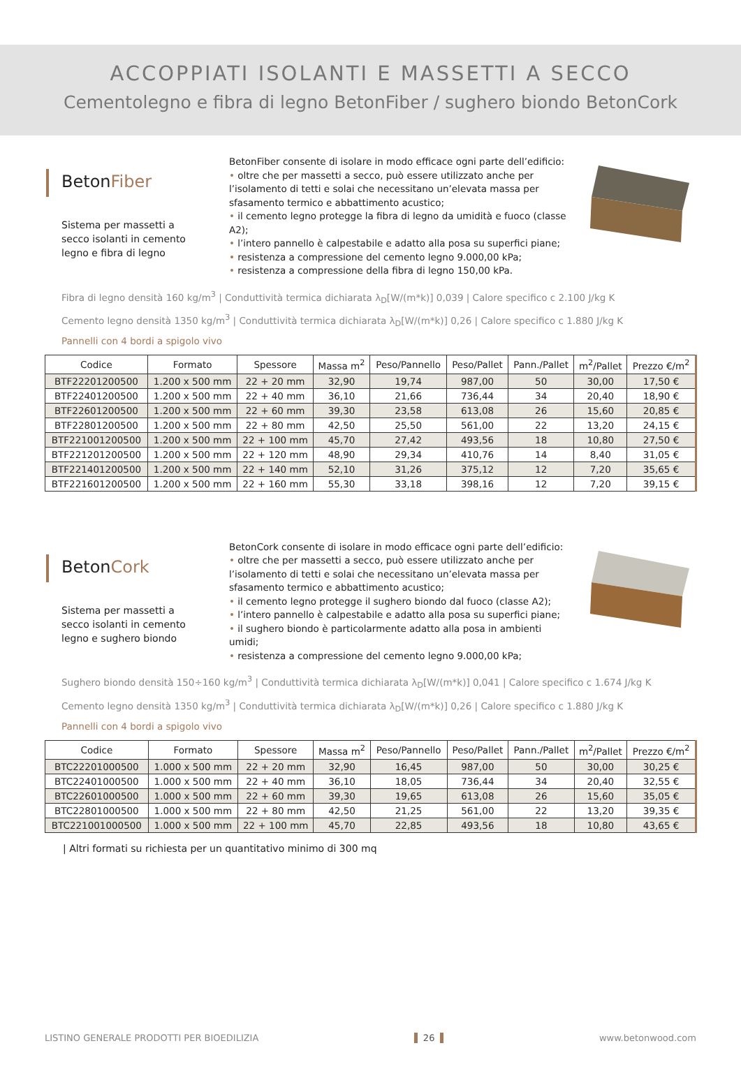ACCOPPIATI ISOLANTI E MASSETTI A SECCO
Cementolegno e fibra di legno BetonFiber / sughero biondo BetonCork
BetonFiber
Sistema per massetti a secco isolanti in cemento legno e fibra di legno
BetonFiber consente di isolare in modo efficace ogni parte dell’edificio:
• oltre che per massetti a secco, può essere utilizzato anche per l’isolamento di tetti e solai che necessitano un’elevata massa per sfasamento termico e abbattimento acustico;
• il cemento legno protegge la fibra di legno da umidità e fuoco (classe A2);
• l’intero pannello è calpestabile e adatto alla posa su superfici piane;
• resistenza a compressione del cemento legno 9.000,00 kPa;
• resistenza a compressione della fibra di legno 150,00 kPa.
Fibra di legno densità 160 kg/m<sup>3</sup> | Conduttività termica dichiarata λ<sub>D</sub>[W/(m*k)] 0,039 | Calore specifico c 2.100 J/kg K
Cemento legno densità 1350 kg/m<sup>3</sup> | Conduttività termica dichiarata λ<sub>D</sub>[W/(m*k)] 0,26 | Calore specifico c 1.880 J/kg K
Pannelli con 4 bordi a spigolo vivo
| Codice | Formato | Spessore | Massa m<sup>2</sup> | Peso/Pannello | Peso/Pallet | Pann./Pallet | m<sup>2</sup>/Pallet | Prezzo €/m<sup>2</sup> |
| --- | --- | --- | --- | --- | --- | --- | --- | --- |
| BTF22201200500 | 1.200 x 500 mm | 22 + 20 mm | 32,90 | 19,74 | 987,00 | 50 | 30,00 | 17,50 € |
| BTF22401200500 | 1.200 x 500 mm | 22 + 40 mm | 36,10 | 21,66 | 736,44 | 34 | 20,40 | 18,90 € |
| BTF22601200500 | 1.200 x 500 mm | 22 + 60 mm | 39,30 | 23,58 | 613,08 | 26 | 15,60 | 20,85 € |
| BTF22801200500 | 1.200 x 500 mm | 22 + 80 mm | 42,50 | 25,50 | 561,00 | 22 | 13,20 | 24,15 € |
| BTF221001200500 | 1.200 x 500 mm | 22 + 100 mm | 45,70 | 27,42 | 493,56 | 18 | 10,80 | 27,50 € |
| BTF221201200500 | 1.200 x 500 mm | 22 + 120 mm | 48,90 | 29,34 | 410,76 | 14 | 8,40 | 31,05 € |
| BTF221401200500 | 1.200 x 500 mm | 22 + 140 mm | 52,10 | 31,26 | 375,12 | 12 | 7,20 | 35,65 € |
| BTF221601200500 | 1.200 x 500 mm | 22 + 160 mm | 55,30 | 33,18 | 398,16 | 12 | 7,20 | 39,15 € |
BetonCork
Sistema per massetti a secco isolanti in cemento legno e sughero biondo
BetonCork consente di isolare in modo efficace ogni parte dell’edificio:
• oltre che per massetti a secco, può essere utilizzato anche per l’isolamento di tetti e solai che necessitano un’elevata massa per sfasamento termico e abbattimento acustico;
• il cemento legno protegge il sughero biondo dal fuoco (classe A2);
• l’intero pannello è calpestabile e adatto alla posa su superfici piane;
• il sughero biondo è particolarmente adatto alla posa in ambienti umidi;
• resistenza a compressione del cemento legno 9.000,00 kPa;
Sughero biondo densità 150÷160 kg/m<sup>3</sup> | Conduttività termica dichiarata λ<sub>D</sub>[W/(m*k)] 0,041 | Calore specifico c 1.674 J/kg K
Cemento legno densità 1350 kg/m<sup>3</sup> | Conduttività termica dichiarata λ<sub>D</sub>[W/(m*k)] 0,26 | Calore specifico c 1.880 J/kg K
Pannelli con 4 bordi a spigolo vivo
| Codice | Formato | Spessore | Massa m<sup>2</sup> | Peso/Pannello | Peso/Pallet | Pann./Pallet | m<sup>2</sup>/Pallet | Prezzo €/m<sup>2</sup> |
| --- | --- | --- | --- | --- | --- | --- | --- | --- |
| BTC22201000500 | 1.000 x 500 mm | 22 + 20 mm | 32,90 | 16,45 | 987,00 | 50 | 30,00 | 30,25 € |
| BTC22401000500 | 1.000 x 500 mm | 22 + 40 mm | 36,10 | 18,05 | 736,44 | 34 | 20,40 | 32,55 € |
| BTC22601000500 | 1.000 x 500 mm | 22 + 60 mm | 39,30 | 19,65 | 613,08 | 26 | 15,60 | 35,05 € |
| BTC22801000500 | 1.000 x 500 mm | 22 + 80 mm | 42,50 | 21,25 | 561,00 | 22 | 13,20 | 39,35 € |
| BTC221001000500 | 1.000 x 500 mm | 22 + 100 mm | 45,70 | 22,85 | 493,56 | 18 | 10,80 | 43,65 € |
| Altri formati su richiesta per un quantitativo minimo di 300 mq
LISTINO GENERALE PRODOTTI PER BIOEDILIZIA 26 www.betonwood.com